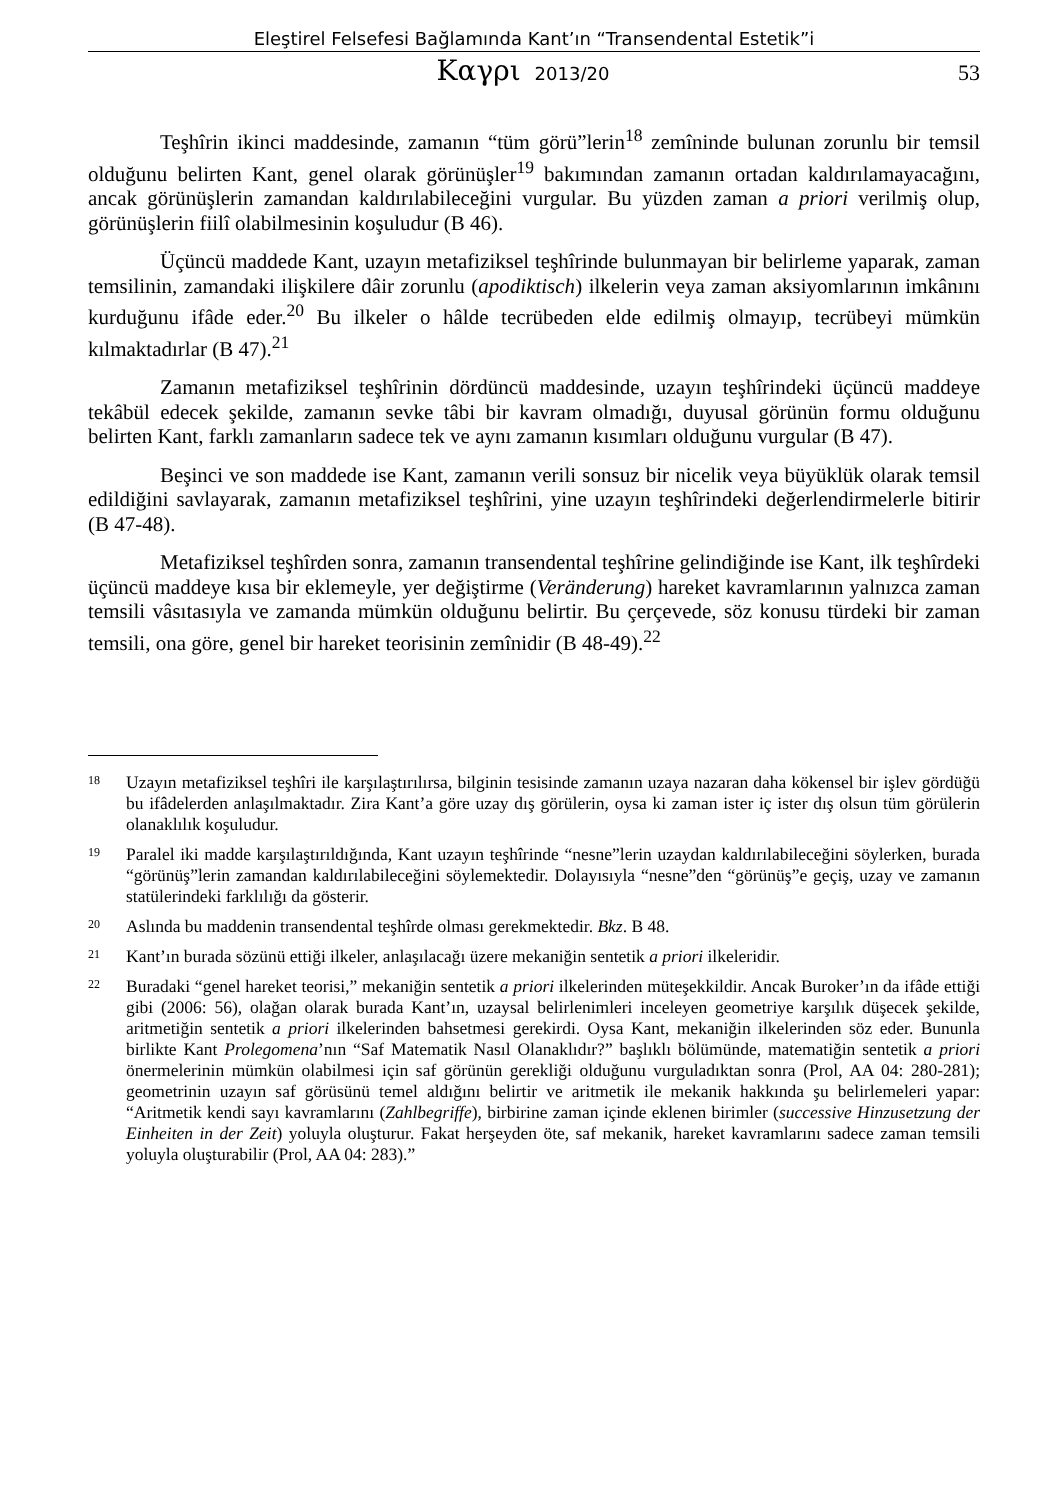Eleştirel Felsefesi Bağlamında Kant’ın “Transendental Estetik”i
Καγρι 2013/20
53
Teşhîrin ikinci maddesinde, zamanın “tüm görü”lerin<sup>18</sup> zemîninde bulunan zorunlu bir temsil olduğunu belirten Kant, genel olarak görünüşler<sup>19</sup> bakımından zamanın ortadan kaldırılamayacağını, ancak görünüşlerin zamandan kaldırılabileceğini vurgular. Bu yüzden zaman a priori verilmiş olup, görünüşlerin fiilî olabilmesinin koşuludur (B 46).
Üçüncü maddede Kant, uzayın metafiziksel teşhîrinde bulunmayan bir belirleme yaparak, zaman temsilinin, zamandaki ilişkilere dâir zorunlu (apodiktisch) ilkelerin veya zaman aksiyomlarının imkânını kurduğunu ifâde eder.<sup>20</sup> Bu ilkeler o hâlde tecrübeden elde edilmiş olmayıp, tecrübeyi mümkün kılmaktadırlar (B 47).<sup>21</sup>
Zamanın metafiziksel teşhîrinin dördüncü maddesinde, uzayın teşhîrindeki üçüncü maddeye tekâbül edecek şekilde, zamanın sevke tâbi bir kavram olmadığı, duyusal görünün formu olduğunu belirten Kant, farklı zamanların sadece tek ve aynı zamanın kısımları olduğunu vurgular (B 47).
Beşinci ve son maddede ise Kant, zamanın verili sonsuz bir nicelik veya büyüklük olarak temsil edildiğini savlayarak, zamanın metafiziksel teşhîrini, yine uzayın teşhîrindeki değerlendirmelerle bitirir (B 47-48).
Metafiziksel teşhîrden sonra, zamanın transendental teşhîrine gelindiğinde ise Kant, ilk teşhîrdeki üçüncü maddeye kısa bir eklemeyle, yer değiştirme (Veränderung) hareket kavramlarının yalnızca zaman temsili vâsıtasıyla ve zamanda mümkün olduğunu belirtir. Bu çerçevede, söz konusu türdeki bir zaman temsili, ona göre, genel bir hareket teorisinin zemînidir (B 48-49).<sup>22</sup>
<sup>18</sup> Uzayın metafiziksel teşhîri ile karşılaştırılırsa, bilginin tesisinde zamanın uzaya nazaran daha kökensel bir işlev gördüğü bu ifâdelerden anlaşılmaktadır. Zira Kant’a göre uzay dış görülerin, oysa ki zaman ister iç ister dış olsun tüm görülerin olanaklılık koşuludur.
<sup>19</sup> Paralel iki madde karşılaştırıldığında, Kant uzayın teşhîrinde “nesne”lerin uzaydan kaldırılabileceğini söylerken, burada “görünüş”lerin zamandan kaldırılabileceğini söylemektedir. Dolayısıyla “nesne”den “görünüş”e geçiş, uzay ve zamanın statülerindeki farklılığı da gösterir.
<sup>20</sup> Aslında bu maddenin transendental teşhîrde olması gerekmektedir. Bkz. B 48.
<sup>21</sup> Kant’ın burada sözünü ettiği ilkeler, anlaşılacağı üzere mekaniğin sentetik a priori ilkeleridir.
<sup>22</sup> Buradaki “genel hareket teorisi,” mekaniğin sentetik a priori ilkelerinden müteşekkildir. Ancak Buroker’ın da ifâde ettiği gibi (2006: 56), olağan olarak burada Kant’ın, uzaysal belirlenimleri inceleyen geometriye karşılık düşecek şekilde, aritmetiğin sentetik a priori ilkelerinden bahsetmesi gerekirdi. Oysa Kant, mekaniğin ilkelerinden söz eder. Bununla birlikte Kant Prolegomena’nın “Saf Matematik Nasıl Olanaklıdır?” başlıklı bölümünde, matematiğin sentetik a priori önermelerinin mümkün olabilmesi için saf görünün gerekliği olduğunu vurguladıktan sonra (Prol, AA 04: 280-281); geometrinin uzayın saf görüsünü temel aldığını belirtir ve aritmetik ile mekanik hakkında şu belirlemeleri yapar: “Aritmetik kendi sayı kavramlarını (Zahlbegriffe), birbirine zaman içinde eklenen birimler (successive Hinzusetzung der Einheiten in der Zeit) yoluyla oluşturur. Fakat herşeyden öte, saf mekanik, hareket kavramlarını sadece zaman temsili yoluyla oluşturabilir (Prol, AA 04: 283).”